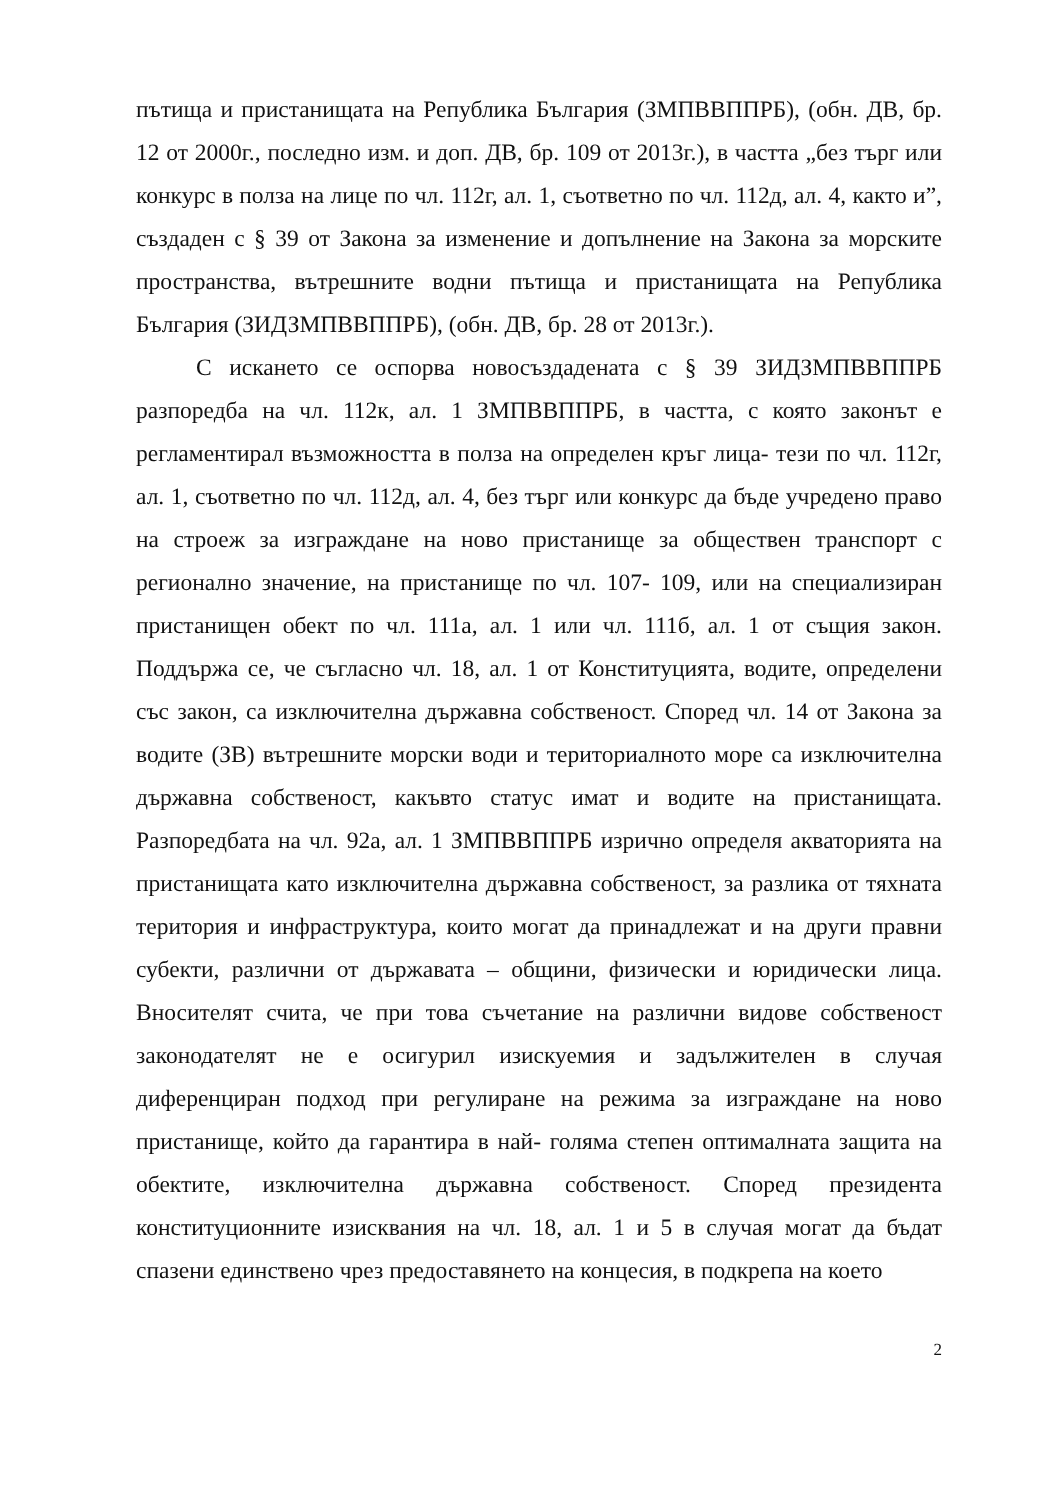пътища и пристанищата на Република България (ЗМПВВППРБ), (обн. ДВ, бр. 12 от 2000г., последно изм. и доп. ДВ, бр. 109 от 2013г.), в частта „без търг или конкурс в полза на лице по чл. 112г, ал. 1, съответно по чл. 112д, ал. 4, както и”, създаден с § 39 от Закона за изменение и допълнение на Закона за морските пространства, вътрешните водни пътища и пристанищата на Република България (ЗИДЗМПВВППРБ), (обн. ДВ, бр. 28 от 2013г.).
С искането се оспорва новосъздадената с § 39 ЗИДЗМПВВППРБ разпоредба на чл. 112к, ал. 1 ЗМПВВППРБ, в частта, с която законът е регламентирал възможността в полза на определен кръг лица- тези по чл. 112г, ал. 1, съответно по чл. 112д, ал. 4, без търг или конкурс да бъде учредено право на строеж за изграждане на ново пристанище за обществен транспорт с регионално значение, на пристанище по чл. 107- 109, или на специализиран пристанищен обект по чл. 111а, ал. 1 или чл. 111б, ал. 1 от същия закон. Поддържа се, че съгласно чл. 18, ал. 1 от Конституцията, водите, определени със закон, са изключителна държавна собственост. Според чл. 14 от Закона за водите (ЗВ) вътрешните морски води и териториалното море са изключителна държавна собственост, какъвто статус имат и водите на пристанищата. Разпоредбата на чл. 92а, ал. 1 ЗМПВВППРБ изрично определя акваторията на пристанищата като изключителна държавна собственост, за разлика от тяхната територия и инфраструктура, които могат да принадлежат и на други правни субекти, различни от държавата – общини, физически и юридически лица. Вносителят счита, че при това съчетание на различни видове собственост законодателят не е осигурил изискуемия и задължителен в случая диференциран подход при регулиране на режима за изграждане на ново пристанище, който да гарантира в най- голяма степен оптималната защита на обектите, изключителна държавна собственост. Според президента конституционните изисквания на чл. 18, ал. 1 и 5 в случая могат да бъдат спазени единствено чрез предоставянето на концесия, в подкрепа на което
2